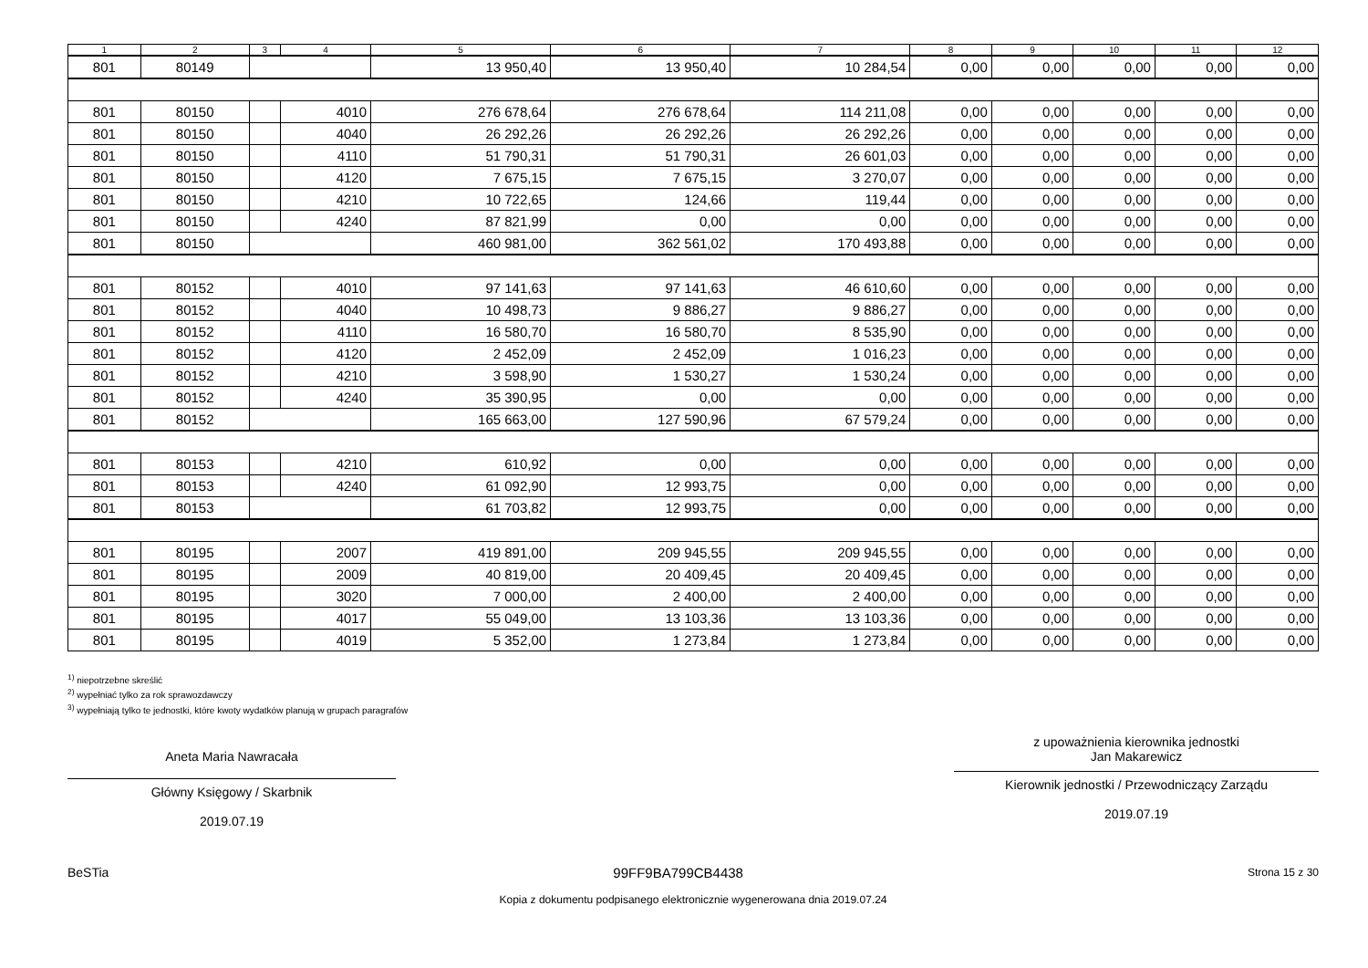| 1 | 2 | 3 | 4 | 5 | 6 | 7 | 8 | 9 | 10 | 11 | 12 |
| --- | --- | --- | --- | --- | --- | --- | --- | --- | --- | --- | --- |
| 801 | 80149 | | | 13 950,40 | 13 950,40 | 10 284,54 | 0,00 | 0,00 | 0,00 | 0,00 | 0,00 |
| 801 | 80150 | | 4010 | 276 678,64 | 276 678,64 | 114 211,08 | 0,00 | 0,00 | 0,00 | 0,00 | 0,00 |
| 801 | 80150 | | 4040 | 26 292,26 | 26 292,26 | 26 292,26 | 0,00 | 0,00 | 0,00 | 0,00 | 0,00 |
| 801 | 80150 | | 4110 | 51 790,31 | 51 790,31 | 26 601,03 | 0,00 | 0,00 | 0,00 | 0,00 | 0,00 |
| 801 | 80150 | | 4120 | 7 675,15 | 7 675,15 | 3 270,07 | 0,00 | 0,00 | 0,00 | 0,00 | 0,00 |
| 801 | 80150 | | 4210 | 10 722,65 | 124,66 | 119,44 | 0,00 | 0,00 | 0,00 | 0,00 | 0,00 |
| 801 | 80150 | | 4240 | 87 821,99 | 0,00 | 0,00 | 0,00 | 0,00 | 0,00 | 0,00 | 0,00 |
| 801 | 80150 | | | 460 981,00 | 362 561,02 | 170 493,88 | 0,00 | 0,00 | 0,00 | 0,00 | 0,00 |
| 801 | 80152 | | 4010 | 97 141,63 | 97 141,63 | 46 610,60 | 0,00 | 0,00 | 0,00 | 0,00 | 0,00 |
| 801 | 80152 | | 4040 | 10 498,73 | 9 886,27 | 9 886,27 | 0,00 | 0,00 | 0,00 | 0,00 | 0,00 |
| 801 | 80152 | | 4110 | 16 580,70 | 16 580,70 | 8 535,90 | 0,00 | 0,00 | 0,00 | 0,00 | 0,00 |
| 801 | 80152 | | 4120 | 2 452,09 | 2 452,09 | 1 016,23 | 0,00 | 0,00 | 0,00 | 0,00 | 0,00 |
| 801 | 80152 | | 4210 | 3 598,90 | 1 530,27 | 1 530,24 | 0,00 | 0,00 | 0,00 | 0,00 | 0,00 |
| 801 | 80152 | | 4240 | 35 390,95 | 0,00 | 0,00 | 0,00 | 0,00 | 0,00 | 0,00 | 0,00 |
| 801 | 80152 | | | 165 663,00 | 127 590,96 | 67 579,24 | 0,00 | 0,00 | 0,00 | 0,00 | 0,00 |
| 801 | 80153 | | 4210 | 610,92 | 0,00 | 0,00 | 0,00 | 0,00 | 0,00 | 0,00 | 0,00 |
| 801 | 80153 | | 4240 | 61 092,90 | 12 993,75 | 0,00 | 0,00 | 0,00 | 0,00 | 0,00 | 0,00 |
| 801 | 80153 | | | 61 703,82 | 12 993,75 | 0,00 | 0,00 | 0,00 | 0,00 | 0,00 | 0,00 |
| 801 | 80195 | | 2007 | 419 891,00 | 209 945,55 | 209 945,55 | 0,00 | 0,00 | 0,00 | 0,00 | 0,00 |
| 801 | 80195 | | 2009 | 40 819,00 | 20 409,45 | 20 409,45 | 0,00 | 0,00 | 0,00 | 0,00 | 0,00 |
| 801 | 80195 | | 3020 | 7 000,00 | 2 400,00 | 2 400,00 | 0,00 | 0,00 | 0,00 | 0,00 | 0,00 |
| 801 | 80195 | | 4017 | 55 049,00 | 13 103,36 | 13 103,36 | 0,00 | 0,00 | 0,00 | 0,00 | 0,00 |
| 801 | 80195 | | 4019 | 5 352,00 | 1 273,84 | 1 273,84 | 0,00 | 0,00 | 0,00 | 0,00 | 0,00 |
<sup>1)</sup> niepotrzebne skreślić
<sup>2)</sup> wypełniać tylko za rok sprawozdawczy
<sup>3)</sup> wypełniają tylko te jednostki, które kwoty wydatków planują w grupach paragrafów
Aneta Maria Nawracała
Główny Księgowy / Skarbnik
2019.07.19
z upoważnienia kierownika jednostki
Jan Makarewicz
Kierownik jednostki / Przewodniczący Zarządu
2019.07.19
BeSTia 99FF9BA799CB4438 Strona 15 z 30
Kopia z dokumentu podpisanego elektronicznie wygenerowana dnia 2019.07.24